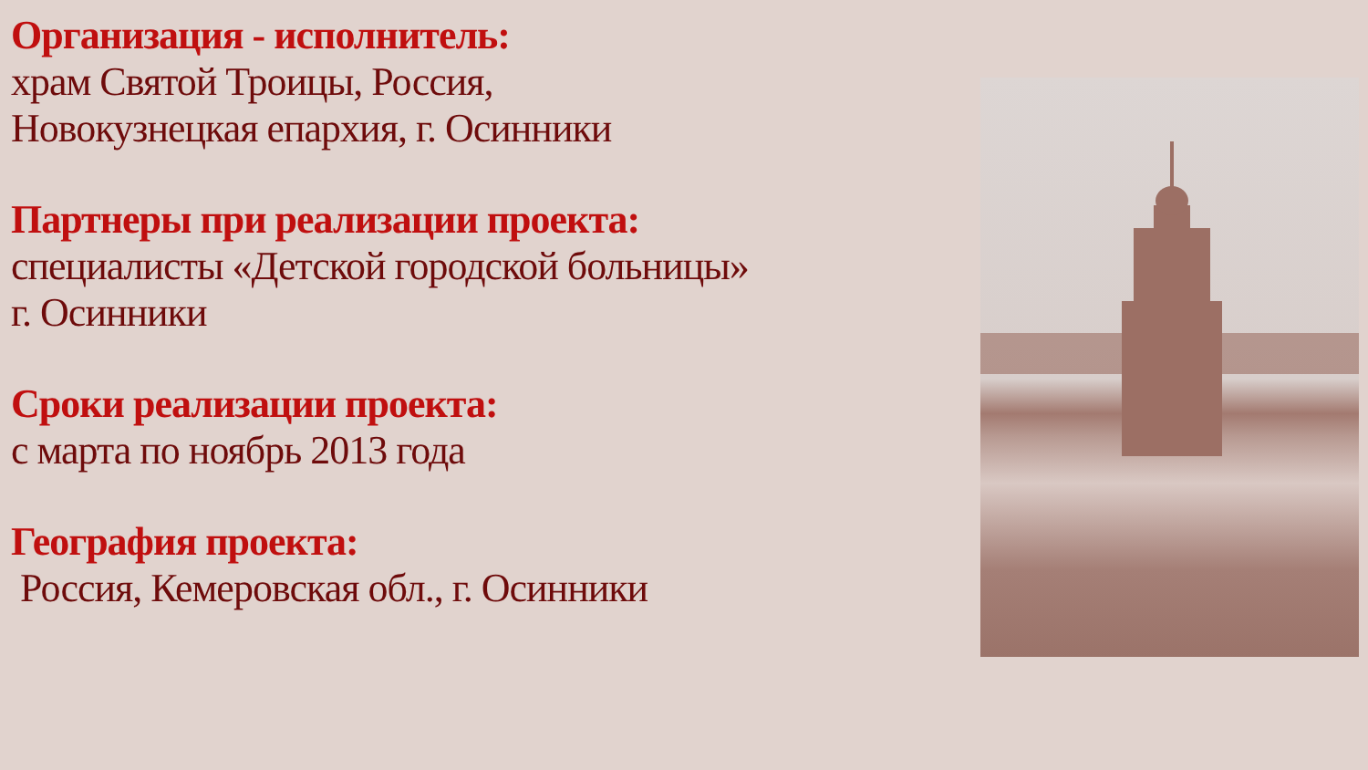Организация - исполнитель:
храм Святой Троицы, Россия,
Новокузнецкая епархия, г. Осинники
Партнеры при реализации проекта:
специалисты «Детской городской больницы»
г. Осинники
Сроки реализации проекта:
с марта по ноябрь 2013 года
География проекта:
Россия, Кемеровская обл., г. Осинники